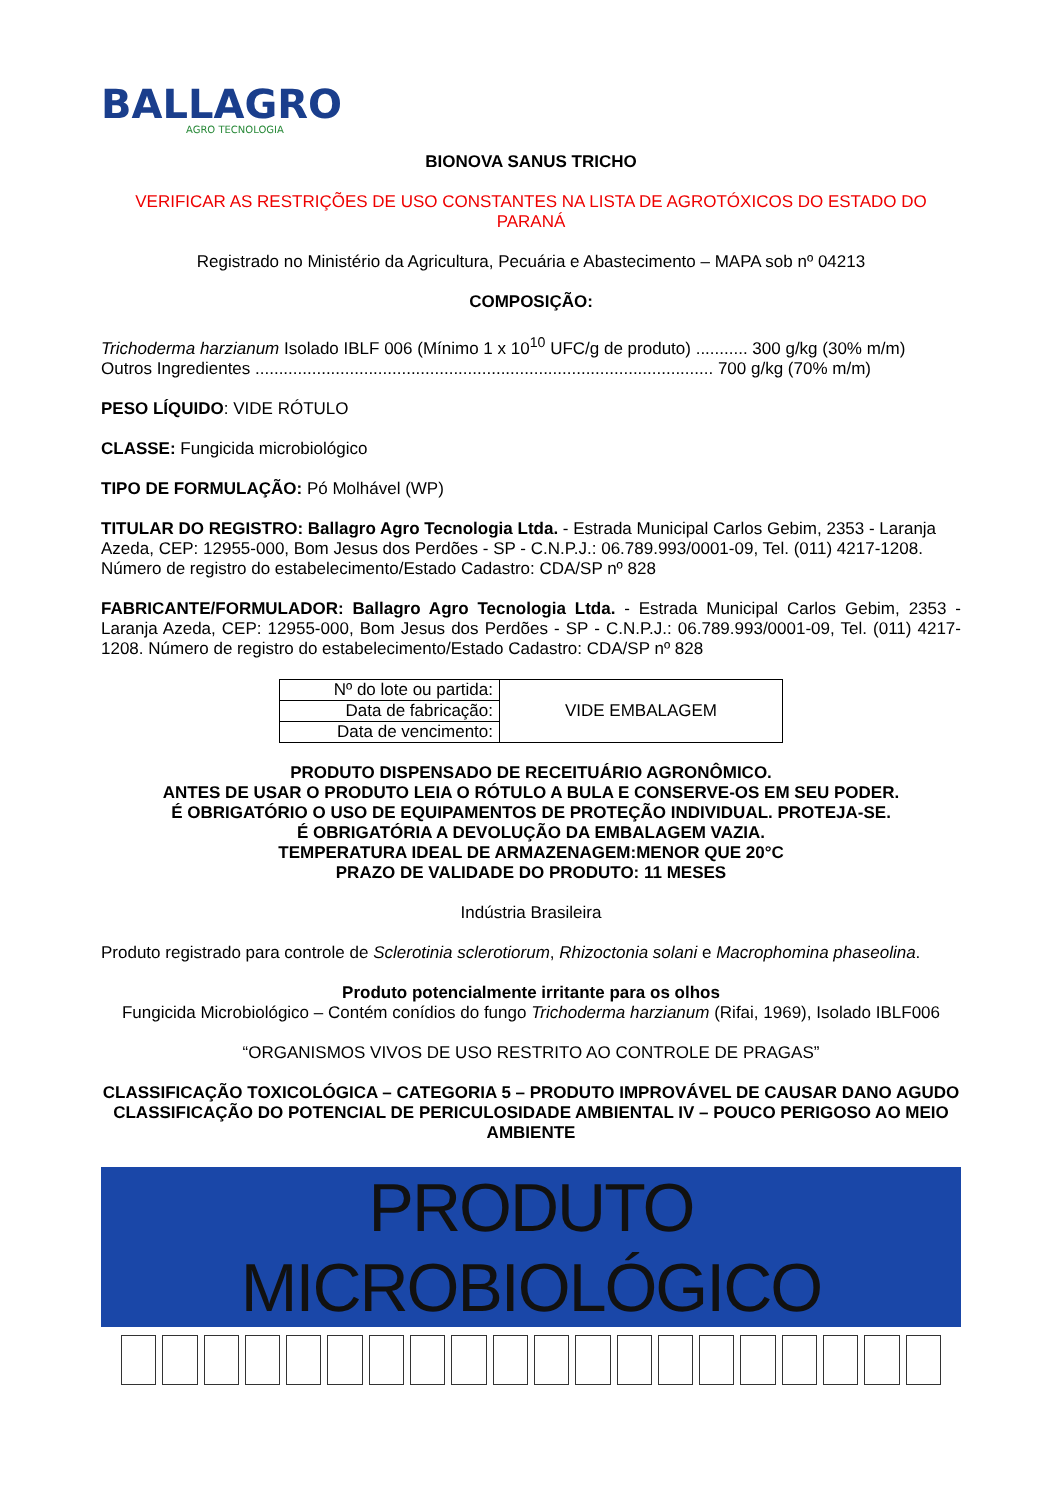BALLAGRO
AGRO TECNOLOGIA
BIONOVA SANUS TRICHO
VERIFICAR AS RESTRIÇÕES DE USO CONSTANTES NA LISTA DE AGROTÓXICOS DO ESTADO DO PARANÁ
Registrado no Ministério da Agricultura, Pecuária e Abastecimento – MAPA sob nº 04213
COMPOSIÇÃO:
Trichoderma harzianum Isolado IBLF 006 (Mínimo 1 x 10<sup>10</sup> UFC/g de produto) ........... 300 g/kg (30% m/m)
Outros Ingredientes ................................................................................................. 700 g/kg (70% m/m)
PESO LÍQUIDO: VIDE RÓTULO
CLASSE: Fungicida microbiológico
TIPO DE FORMULAÇÃO: Pó Molhável (WP)
TITULAR DO REGISTRO: Ballagro Agro Tecnologia Ltda. - Estrada Municipal Carlos Gebim, 2353 - Laranja Azeda, CEP: 12955-000, Bom Jesus dos Perdões - SP - C.N.P.J.: 06.789.993/0001-09, Tel. (011) 4217-1208. Número de registro do estabelecimento/Estado Cadastro: CDA/SP nº 828
FABRICANTE/FORMULADOR: Ballagro Agro Tecnologia Ltda. - Estrada Municipal Carlos Gebim, 2353 - Laranja Azeda, CEP: 12955-000, Bom Jesus dos Perdões - SP - C.N.P.J.: 06.789.993/0001-09, Tel. (011) 4217-1208. Número de registro do estabelecimento/Estado Cadastro: CDA/SP nº 828
| Nº do lote ou partida: | VIDE EMBALAGEM |
| Data de fabricação: | |
| Data de vencimento: | |
PRODUTO DISPENSADO DE RECEITUÁRIO AGRONÔMICO.
ANTES DE USAR O PRODUTO LEIA O RÓTULO A BULA E CONSERVE-OS EM SEU PODER.
É OBRIGATÓRIO O USO DE EQUIPAMENTOS DE PROTEÇÃO INDIVIDUAL. PROTEJA-SE.
É OBRIGATÓRIA A DEVOLUÇÃO DA EMBALAGEM VAZIA.
TEMPERATURA IDEAL DE ARMAZENAGEM:MENOR QUE 20°C
PRAZO DE VALIDADE DO PRODUTO: 11 MESES
Indústria Brasileira
Produto registrado para controle de Sclerotinia sclerotiorum, Rhizoctonia solani e Macrophomina phaseolina.
Produto potencialmente irritante para os olhos
Fungicida Microbiológico – Contém conídios do fungo Trichoderma harzianum (Rifai, 1969), Isolado IBLF006
“ORGANISMOS VIVOS DE USO RESTRITO AO CONTROLE DE PRAGAS”
CLASSIFICAÇÃO TOXICOLÓGICA – CATEGORIA 5 – PRODUTO IMPROVÁVEL DE CAUSAR DANO AGUDO
CLASSIFICAÇÃO DO POTENCIAL DE PERICULOSIDADE AMBIENTAL IV – POUCO PERIGOSO AO MEIO AMBIENTE
PRODUTO MICROBIOLÓGICO